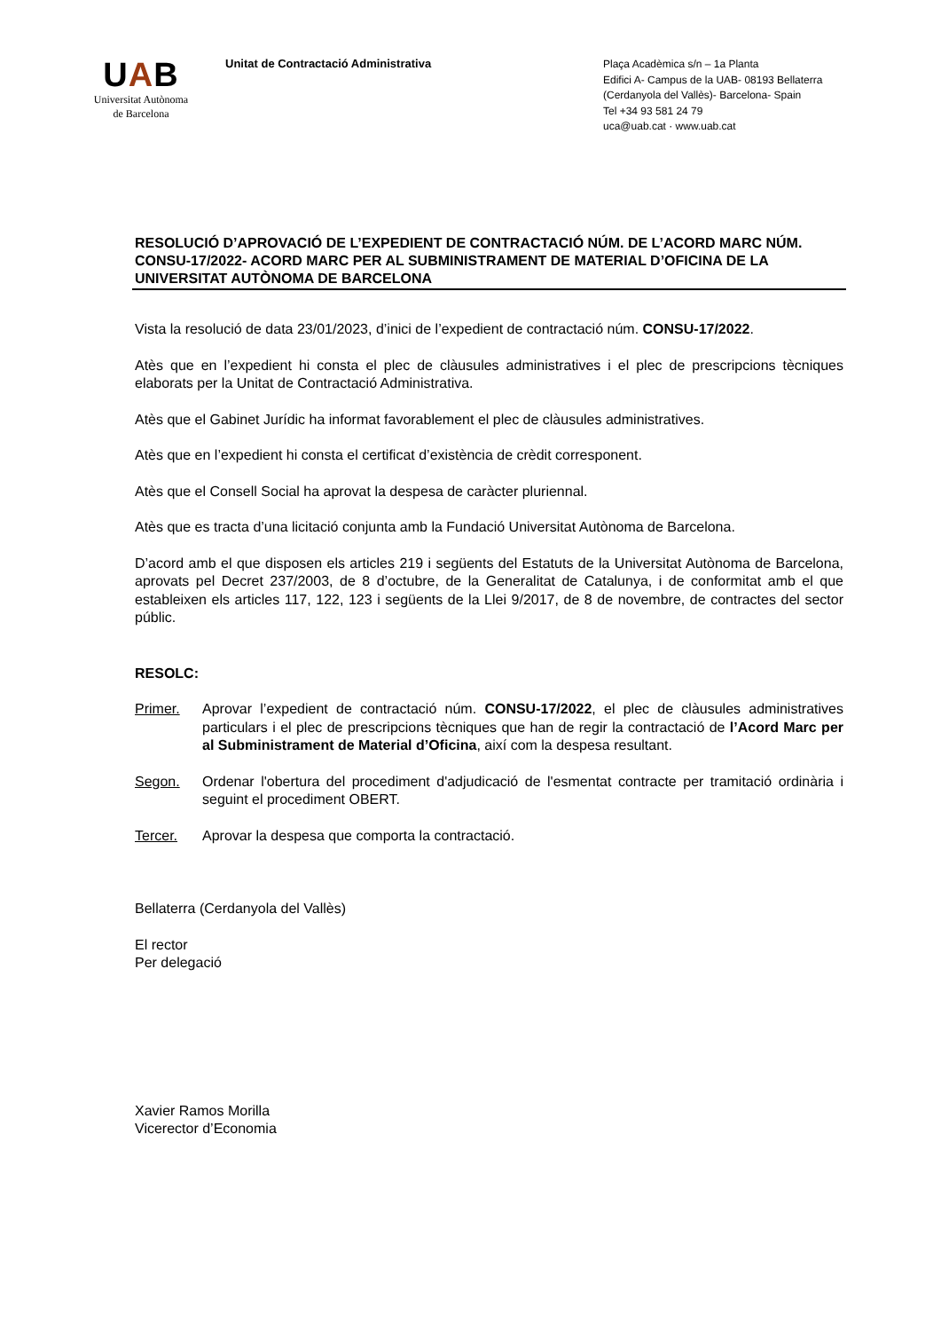UAB
Universitat Autònoma
de Barcelona
Unitat de Contractació Administrativa
Plaça Acadèmica s/n – 1a Planta
Edifici A- Campus de la UAB- 08193 Bellaterra
(Cerdanyola del Vallès)- Barcelona- Spain
Tel +34 93 581 24 79
uca@uab.cat · www.uab.cat
RESOLUCIÓ D’APROVACIÓ DE L’EXPEDIENT DE CONTRACTACIÓ NÚM. DE L’ACORD MARC NÚM. CONSU-17/2022- ACORD MARC PER AL SUBMINISTRAMENT DE MATERIAL D’OFICINA DE LA UNIVERSITAT AUTÒNOMA DE BARCELONA
Vista la resolució de data 23/01/2023, d’inici de l’expedient de contractació núm. CONSU-17/2022.
Atès que en l’expedient hi consta el plec de clàusules administratives i el plec de prescripcions tècniques elaborats per la Unitat de Contractació Administrativa.
Atès que el Gabinet Jurídic ha informat favorablement el plec de clàusules administratives.
Atès que en l’expedient hi consta el certificat d’existència de crèdit corresponent.
Atès que el Consell Social ha aprovat la despesa de caràcter pluriennal.
Atès que es tracta d’una licitació conjunta amb la Fundació Universitat Autònoma de Barcelona.
D’acord amb el que disposen els articles 219 i següents del Estatuts de la Universitat Autònoma de Barcelona, aprovats pel Decret 237/2003, de 8 d’octubre, de la Generalitat de Catalunya, i de conformitat amb el que estableixen els articles 117, 122, 123 i següents de la Llei 9/2017, de 8 de novembre, de contractes del sector públic.
RESOLC:
Primer. Aprovar l’expedient de contractació núm. CONSU-17/2022, el plec de clàusules administratives particulars i el plec de prescripcions tècniques que han de regir la contractació de l’Acord Marc per al Subministrament de Material d’Oficina, així com la despesa resultant.
Segon. Ordenar l'obertura del procediment d'adjudicació de l'esmentat contracte per tramitació ordinària i seguint el procediment OBERT.
Tercer. Aprovar la despesa que comporta la contractació.
Bellaterra (Cerdanyola del Vallès)
El rector
Per delegació
Xavier Ramos Morilla
Vicerector d’Economia